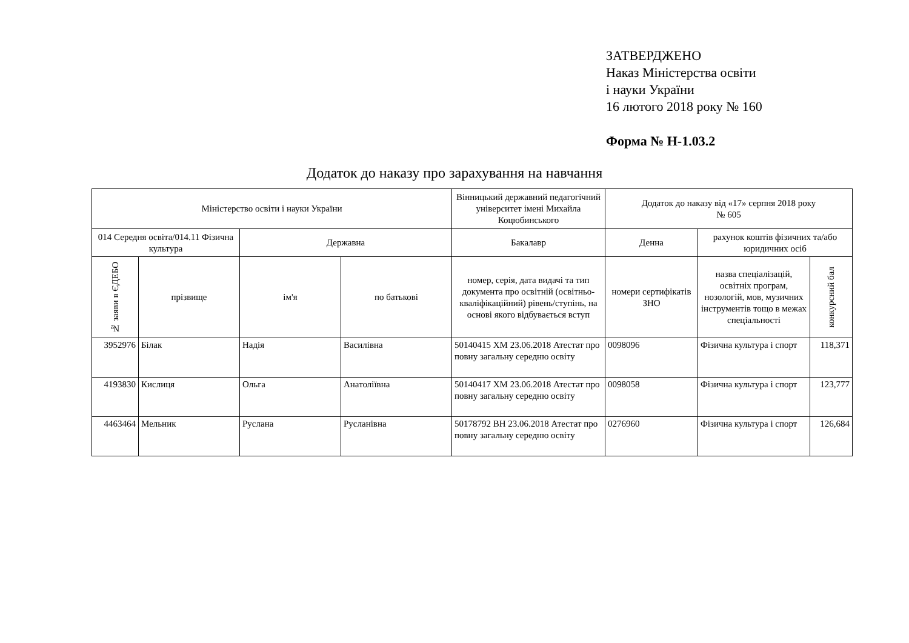ЗАТВЕРДЖЕНО
Наказ Міністерства освіти
і науки України
16 лютого 2018 року № 160
Форма № Н-1.03.2
Додаток до наказу про зарахування на навчання
| Міністерство освіти і науки України | | | | Вінницький державний педагогічний університет імені Михайла Коцюбинського | Додаток до наказу від «17» серпня 2018 року № 605 | | |
| --- | --- | --- | --- | --- | --- | --- | --- |
| 014 Середня освіта/014.11 Фізична культура | | Державна | | Бакалавр | Денна | рахунок коштів фізичних та/або юридичних осіб | |
| № заяви в ЄДЕБО | прізвище | ім'я | по батькові | номер, серія, дата видачі та тип документа про освітній (освітньо-кваліфікаційний) рівень/ступінь, на основі якого відбувається вступ | номери сертифікатів ЗНО | назва спеціалізацій, освітніх програм, нозологій, мов, музичних інструментів тощо в межах спеціальності | конкурсний бал |
| 3952976 | Білак | Надія | Василівна | 50140415 ХМ 23.06.2018 Атестат про повну загальну середню освіту | 0098096 | Фізична культура і спорт | 118,371 |
| 4193830 | Кислиця | Ольга | Анатоліївна | 50140417 ХМ 23.06.2018 Атестат про повну загальну середню освіту | 0098058 | Фізична культура і спорт | 123,777 |
| 4463464 | Мельник | Руслана | Русланівна | 50178792 ВН 23.06.2018 Атестат про повну загальну середню освіту | 0276960 | Фізична культура і спорт | 126,684 |